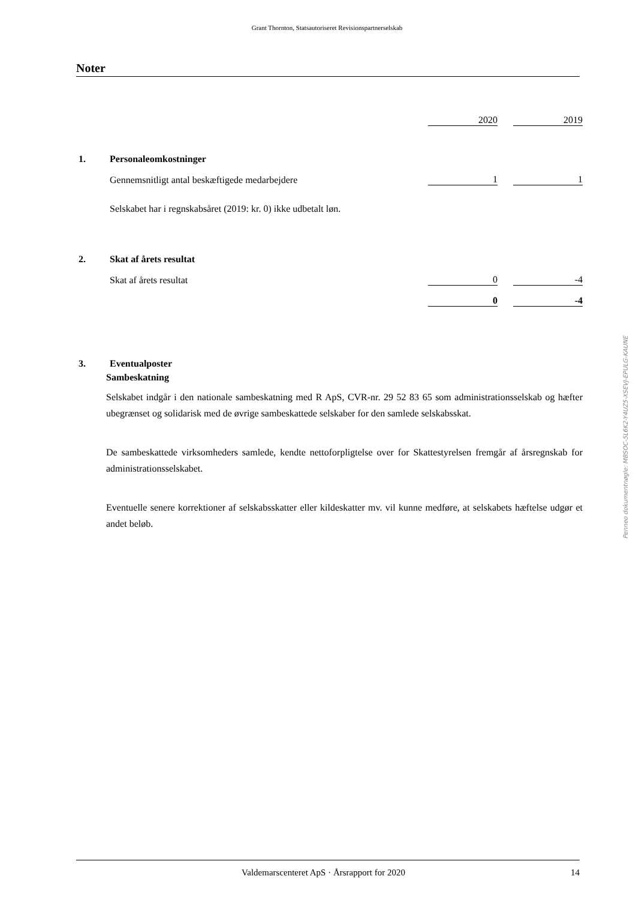Grant Thornton, Statsautoriseret Revisionspartnerselskab
Noter
| | | 2020 | | 2019 |
| 1. | Personaleomkostninger | | | |
| | Gennemsnitligt antal beskæftigede medarbejdere | 1 | | 1 |
| | Selskabet har i regnskabsåret (2019: kr. 0) ikke udbetalt løn. | | | |
| 2. | Skat af årets resultat | | | |
| | Skat af årets resultat | 0 | | -4 |
| | | 0 | | -4 |
| 3. | Eventualposter | | | |
Sambeskatning
Selskabet indgår i den nationale sambeskatning med R ApS, CVR-nr. 29 52 83 65 som administrationsselskab og hæfter ubegrænset og solidarisk med de øvrige sambeskattede selskaber for den samlede selskabsskat.
De sambeskattede virksomheders samlede, kendte nettoforpligtelse over for Skattestyrelsen fremgår af årsregnskab for administrationsselskabet.
Eventuelle senere korrektioner af selskabsskatter eller kildeskatter mv. vil kunne medføre, at selskabets hæftelse udgør et andet beløb.
Penneo dokumentnøgle: MBSOC-5L6K2-Y4UZ5-XSEVJ-EPULG-KAUNE
Valdemarscenteret ApS · Årsrapport for 2020 14